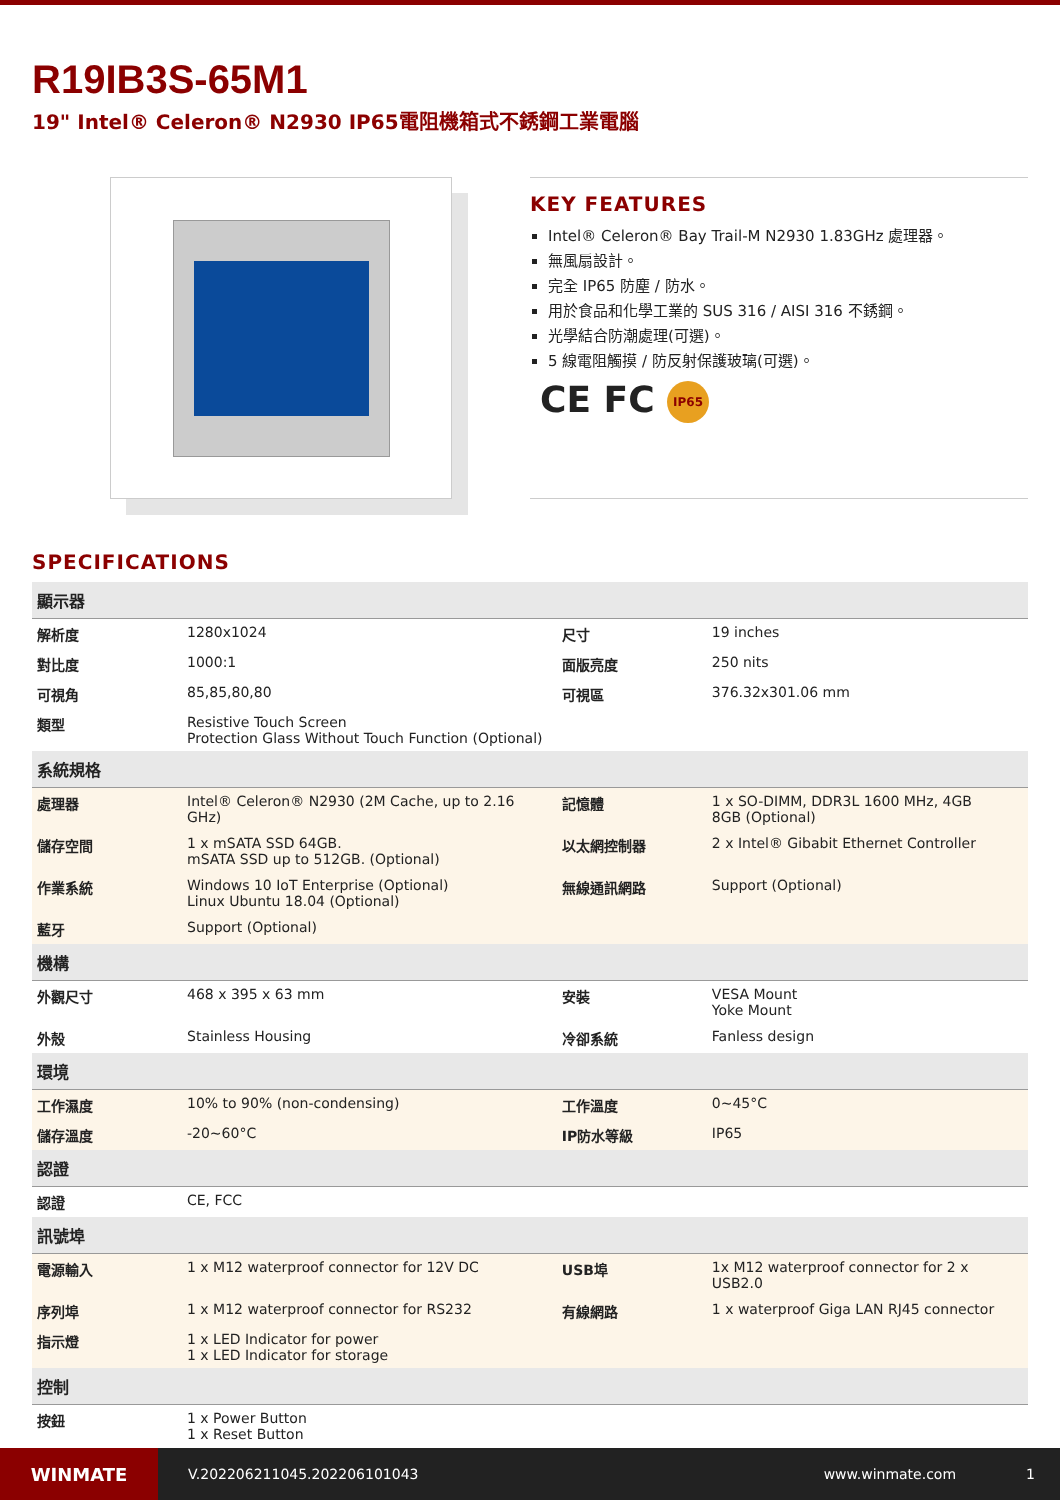R19IB3S-65M1
19" Intel® Celeron® N2930 IP65電阻機箱式不銹鋼工業電腦
KEY FEATURES
Intel® Celeron® Bay Trail-M N2930 1.83GHz 處理器。
無風扇設計。
完全 IP65 防塵 / 防水。
用於食品和化學工業的 SUS 316 / AISI 316 不銹鋼。
光學結合防潮處理(可選)。
5 線電阻觸摸 / 防反射保護玻璃(可選)。
CE FC IP65
SPECIFICATIONS
| 顯示器 | | | |
| --- | --- | --- | --- |
| 解析度 | 1280x1024 | 尺寸 | 19 inches |
| 對比度 | 1000:1 | 面版亮度 | 250 nits |
| 可視角 | 85,85,80,80 | 可視區 | 376.32x301.06 mm |
| 類型 | Resistive Touch Screen Protection Glass Without Touch Function (Optional) | | |
| 系統規格 | | | |
| 處理器 | Intel® Celeron® N2930 (2M Cache, up to 2.16 GHz) | 記憶體 | 1 x SO-DIMM, DDR3L 1600 MHz, 4GB 8GB (Optional) |
| 儲存空間 | 1 x mSATA SSD 64GB. mSATA SSD up to 512GB. (Optional) | 以太網控制器 | 2 x Intel® Gibabit Ethernet Controller |
| 作業系統 | Windows 10 IoT Enterprise (Optional) Linux Ubuntu 18.04 (Optional) | 無線通訊網路 | Support (Optional) |
| 藍牙 | Support (Optional) | | |
| 機構 | | | |
| 外觀尺寸 | 468 x 395 x 63 mm | 安裝 | VESA Mount Yoke Mount |
| 外殼 | Stainless Housing | 冷卻系統 | Fanless design |
| 環境 | | | |
| 工作濕度 | 10% to 90% (non-condensing) | 工作溫度 | 0~45°C |
| 儲存溫度 | -20~60°C | IP防水等級 | IP65 |
| 認證 | | | |
| 認證 | CE, FCC | | |
| 訊號埠 | | | |
| 電源輸入 | 1 x M12 waterproof connector for 12V DC | USB埠 | 1x M12 waterproof connector for 2 x USB2.0 |
| 序列埠 | 1 x M12 waterproof connector for RS232 | 有線網路 | 1 x waterproof Giga LAN RJ45 connector |
| 指示燈 | 1 x LED Indicator for power 1 x LED Indicator for storage | | |
| 控制 | | | |
| 按鈕 | 1 x Power Button 1 x Reset Button | | |
WINMATE
V.202206211045.202206101043 www.winmate.com 1